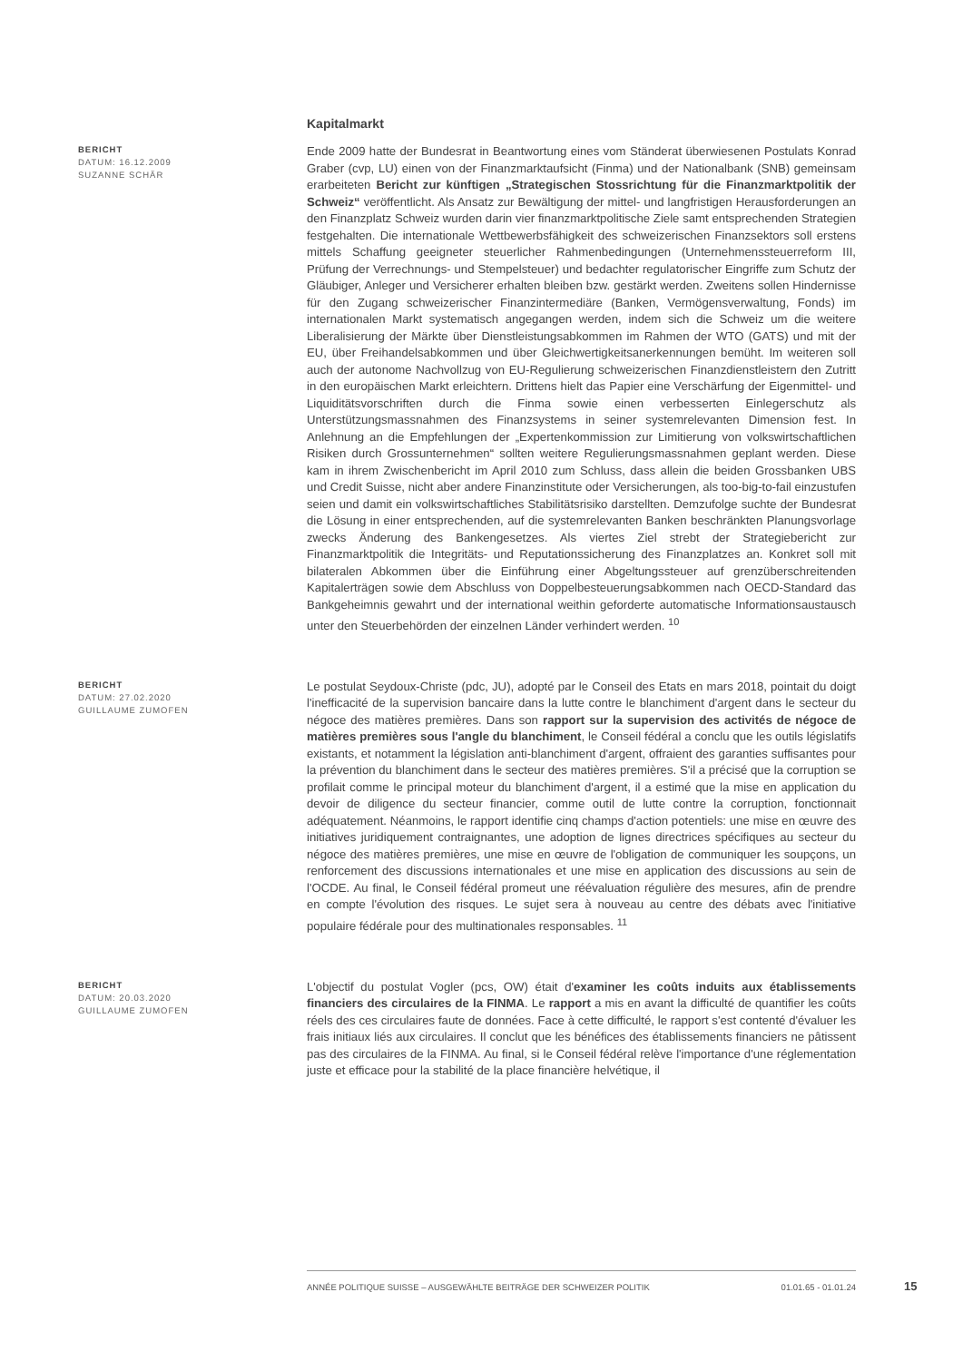Kapitalmarkt
BERICHT
DATUM: 16.12.2009
SUZANNE SCHÄR
Ende 2009 hatte der Bundesrat in Beantwortung eines vom Ständerat überwiesenen Postulats Konrad Graber (cvp, LU) einen von der Finanzmarktaufsicht (Finma) und der Nationalbank (SNB) gemeinsam erarbeiteten Bericht zur künftigen „Strategischen Stossrichtung für die Finanzmarktpolitik der Schweiz“ veröffentlicht. Als Ansatz zur Bewältigung der mittel- und langfristigen Herausforderungen an den Finanzplatz Schweiz wurden darin vier finanzmarktpolitische Ziele samt entsprechenden Strategien festgehalten. Die internationale Wettbewerbsfähigkeit des schweizerischen Finanzsektors soll erstens mittels Schaffung geeigneter steuerlicher Rahmenbedingungen (Unternehmenssteuerreform III, Prüfung der Verrechnungs- und Stempelsteuer) und bedachter regulatorischer Eingriffe zum Schutz der Gläubiger, Anleger und Versicherer erhalten bleiben bzw. gestärkt werden. Zweitens sollen Hindernisse für den Zugang schweizerischer Finanzintermediäre (Banken, Vermögensverwaltung, Fonds) im internationalen Markt systematisch angegangen werden, indem sich die Schweiz um die weitere Liberalisierung der Märkte über Dienstleistungsabkommen im Rahmen der WTO (GATS) und mit der EU, über Freihandelsabkommen und über Gleichwertigkeitsanerkennungen bemüht. Im weiteren soll auch der autonome Nachvollzug von EU-Regulierung schweizerischen Finanzdienstleistern den Zutritt in den europäischen Markt erleichtern. Drittens hielt das Papier eine Verschärfung der Eigenmittel- und Liquiditätsvorschriften durch die Finma sowie einen verbesserten Einlegerschutz als Unterstützungsmassnahmen des Finanzsystems in seiner systemrelevanten Dimension fest. In Anlehnung an die Empfehlungen der „Expertenkommission zur Limitierung von volkswirtschaftlichen Risiken durch Grossunternehmen“ sollten weitere Regulierungsmassnahmen geplant werden. Diese kam in ihrem Zwischenbericht im April 2010 zum Schluss, dass allein die beiden Grossbanken UBS und Credit Suisse, nicht aber andere Finanzinstitute oder Versicherungen, als too-big-to-fail einzustufen seien und damit ein volkswirtschaftliches Stabilitätsrisiko darstellten. Demzufolge suchte der Bundesrat die Lösung in einer entsprechenden, auf die systemrelevanten Banken beschränkten Planungsvorlage zwecks Änderung des Bankengesetzes. Als viertes Ziel strebt der Strategiebericht zur Finanzmarktpolitik die Integritäts- und Reputationssicherung des Finanzplatzes an. Konkret soll mit bilateralen Abkommen über die Einführung einer Abgeltungssteuer auf grenzüberschreitenden Kapitalerträgen sowie dem Abschluss von Doppelbesteuerungsabkommen nach OECD-Standard das Bankgeheimnis gewahrt und der international weithin geforderte automatische Informationsaustausch unter den Steuerbehörden der einzelnen Länder verhindert werden. <sup>10</sup>
BERICHT
DATUM: 27.02.2020
GUILLAUME ZUMOFEN
Le postulat Seydoux-Christe (pdc, JU), adopté par le Conseil des Etats en mars 2018, pointait du doigt l'inefficacité de la supervision bancaire dans la lutte contre le blanchiment d'argent dans le secteur du négoce des matières premières. Dans son rapport sur la supervision des activités de négoce de matières premières sous l'angle du blanchiment, le Conseil fédéral a conclu que les outils législatifs existants, et notamment la législation anti-blanchiment d'argent, offraient des garanties suffisantes pour la prévention du blanchiment dans le secteur des matières premières. S'il a précisé que la corruption se profilait comme le principal moteur du blanchiment d'argent, il a estimé que la mise en application du devoir de diligence du secteur financier, comme outil de lutte contre la corruption, fonctionnait adéquatement. Néanmoins, le rapport identifie cinq champs d'action potentiels: une mise en œuvre des initiatives juridiquement contraignantes, une adoption de lignes directrices spécifiques au secteur du négoce des matières premières, une mise en œuvre de l'obligation de communiquer les soupçons, un renforcement des discussions internationales et une mise en application des discussions au sein de l'OCDE. Au final, le Conseil fédéral promeut une réévaluation régulière des mesures, afin de prendre en compte l'évolution des risques. Le sujet sera à nouveau au centre des débats avec l'initiative populaire fédérale pour des multinationales responsables. <sup>11</sup>
BERICHT
DATUM: 20.03.2020
GUILLAUME ZUMOFEN
L'objectif du postulat Vogler (pcs, OW) était d'examiner les coûts induits aux établissements financiers des circulaires de la FINMA. Le rapport a mis en avant la difficulté de quantifier les coûts réels des ces circulaires faute de données. Face à cette difficulté, le rapport s'est contenté d'évaluer les frais initiaux liés aux circulaires. Il conclut que les bénéfices des établissements financiers ne pâtissent pas des circulaires de la FINMA. Au final, si le Conseil fédéral relève l'importance d'une réglementation juste et efficace pour la stabilité de la place financière helvétique, il
ANNÉE POLITIQUE SUISSE – AUSGEWÄHLTE BEITRÄGE DER SCHWEIZER POLITIK 01.01.65 - 01.01.24
15